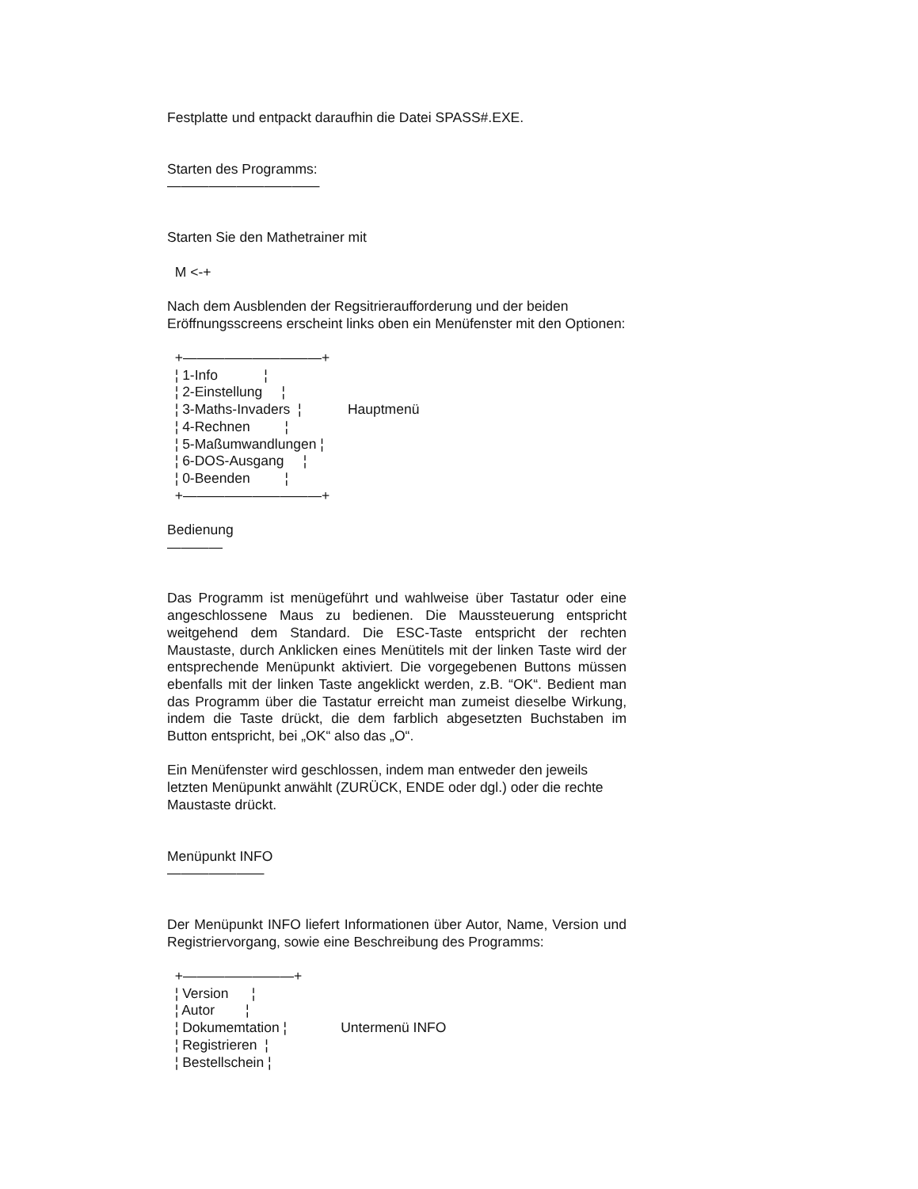Festplatte und entpackt daraufhin die Datei SPASS#.EXE.
Starten des Programms:
———————————
Starten Sie den Mathetrainer mit
M <-+
Nach dem Ausblenden der Regsitrieraufforderung und der beiden Eröffnungsscreens erscheint links oben ein Menüfenster mit den Optionen:
+——————————+ ¦ 1-Info ¦ ¦ 2-Einstellung ¦ ¦ 3-Maths-Invaders ¦ Hauptmenü ¦ 4-Rechnen ¦ ¦ 5-Maßumwandlungen ¦ ¦ 6-DOS-Ausgang ¦ ¦ 0-Beenden ¦ +——————————+
Bedienung
————
Das Programm ist menügeführt und wahlweise über Tastatur oder eine angeschlossene Maus zu bedienen. Die Maussteuerung entspricht weitgehend dem Standard. Die ESC-Taste entspricht der rechten Maustaste, durch Anklicken eines Menütitels mit der linken Taste wird der entsprechende Menüpunkt aktiviert. Die vorgegebenen Buttons müssen ebenfalls mit der linken Taste angeklickt werden, z.B. “OK“. Bedient man das Programm über die Tastatur erreicht man zumeist dieselbe Wirkung, indem die Taste drückt, die dem farblich abgesetzten Buchstaben im Button entspricht, bei „OK“ also das „O“.
Ein Menüfenster wird geschlossen, indem man entweder den jeweils letzten Menüpunkt anwählt (ZURÜCK, ENDE oder dgl.) oder die rechte Maustaste drückt.
Menüpunkt INFO
———————
Der Menüpunkt INFO liefert Informationen über Autor, Name, Version und Registriervorgang, sowie eine Beschreibung des Programms:
+————————+ ¦ Version ¦ ¦ Autor ¦ ¦ Dokumemtation ¦ Untermenü INFO ¦ Registrieren ¦ ¦ Bestellschein ¦